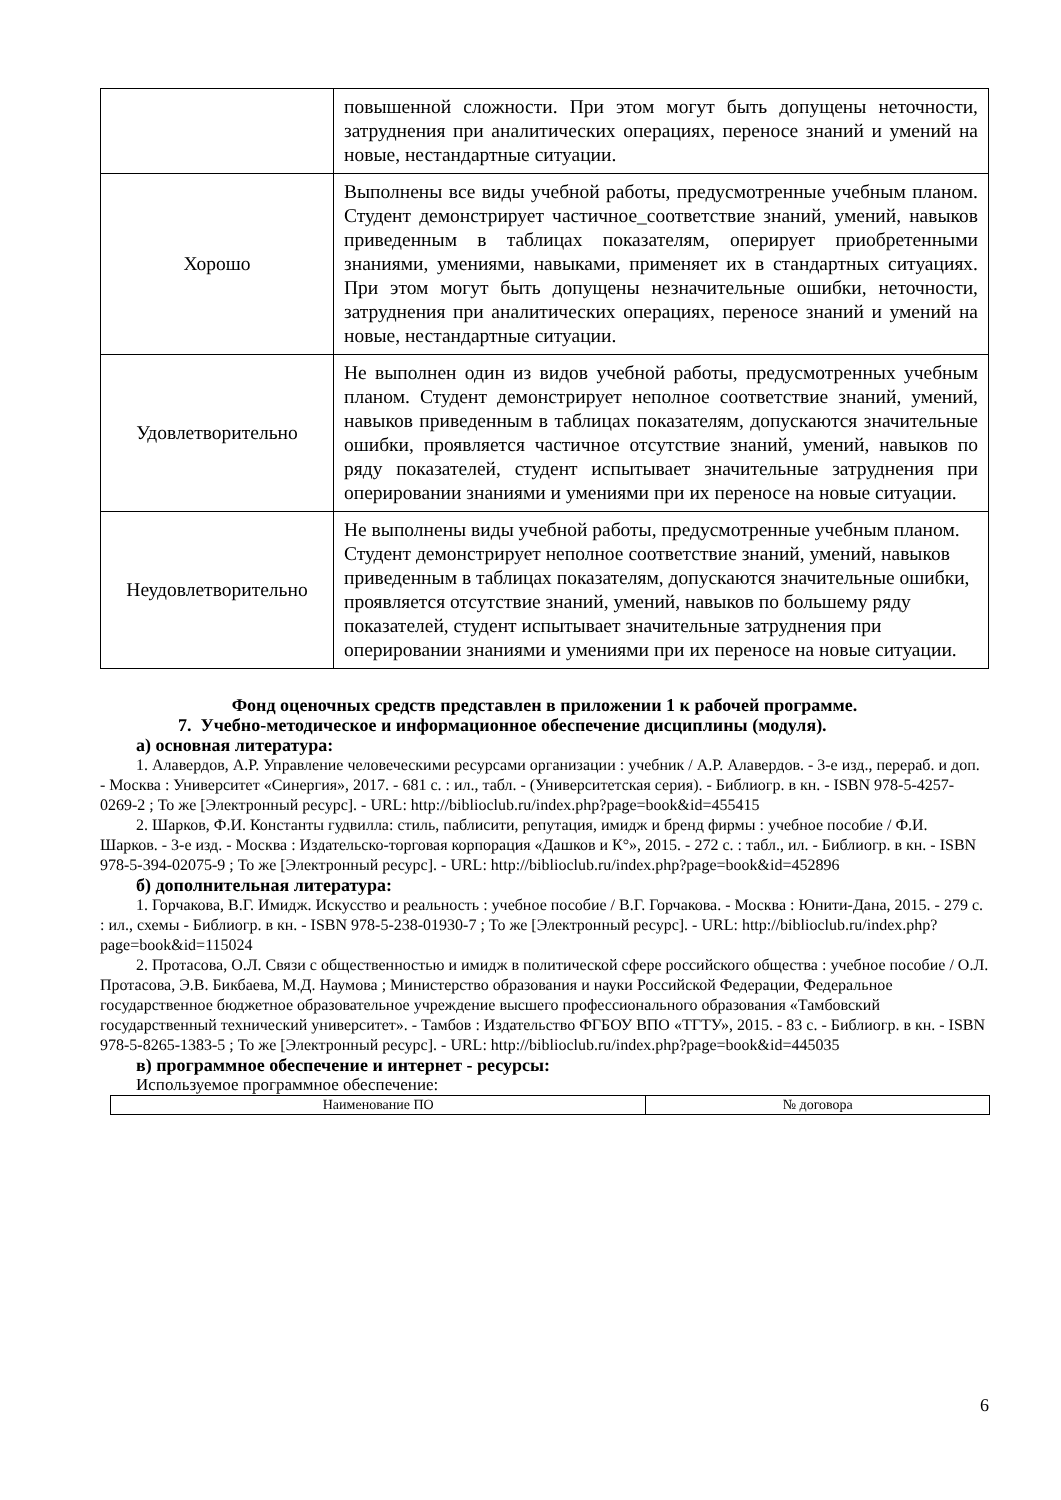| | повышенной сложности. При этом могут быть допущены неточности, затруднения при аналитических операциях, переносе знаний и умений на новые, нестандартные ситуации. |
| Хорошо | Выполнены все виды учебной работы, предусмотренные учебным планом. Студент демонстрирует частичное_соответствие знаний, умений, навыков приведенным в таблицах показателям, оперирует приобретенными знаниями, умениями, навыками, применяет их в стандартных ситуациях. При этом могут быть допущены незначительные ошибки, неточности, затруднения при аналитических операциях, переносе знаний и умений на новые, нестандартные ситуации. |
| Удовлетворительно | Не выполнен один из видов учебной работы, предусмотренных учебным планом. Студент демонстрирует неполное соответствие знаний, умений, навыков приведенным в таблицах показателям, допускаются значительные ошибки, проявляется частичное отсутствие знаний, умений, навыков по ряду показателей, студент испытывает значительные затруднения при оперировании знаниями и умениями при их переносе на новые ситуации. |
| Неудовлетворительно | Не выполнены виды учебной работы, предусмотренные учебным планом. Студент демонстрирует неполное соответствие знаний, умений, навыков приведенным в таблицах показателям, допускаются значительные ошибки, проявляется отсутствие знаний, умений, навыков по большему ряду показателей, студент испытывает значительные затруднения при оперировании знаниями и умениями при их переносе на новые ситуации. |
Фонд оценочных средств представлен в приложении 1 к рабочей программе.
7. Учебно-методическое и информационное обеспечение дисциплины (модуля).
а) основная литература:
1. Алавердов, А.Р. Управление человеческими ресурсами организации : учебник / А.Р. Алавердов. - 3-е изд., перераб. и доп. - Москва : Университет «Синергия», 2017. - 681 с. : ил., табл. - (Университетская серия). - Библиогр. в кн. - ISBN 978-5-4257-0269-2 ; То же [Электронный ресурс]. - URL: http://biblioclub.ru/index.php?page=book&id=455415
2. Шарков, Ф.И. Константы гудвилла: стиль, паблисити, репутация, имидж и бренд фирмы : учебное пособие / Ф.И. Шарков. - 3-е изд. - Москва : Издательско-торговая корпорация «Дашков и К°», 2015. - 272 с. : табл., ил. - Библиогр. в кн. - ISBN 978-5-394-02075-9 ; То же [Электронный ресурс]. - URL: http://biblioclub.ru/index.php?page=book&id=452896
б) дополнительная литература:
1. Горчакова, В.Г. Имидж. Искусство и реальность : учебное пособие / В.Г. Горчакова. - Москва : Юнити-Дана, 2015. - 279 с. : ил., схемы - Библиогр. в кн. - ISBN 978-5-238-01930-7 ; То же [Электронный ресурс]. - URL: http://biblioclub.ru/index.php?page=book&id=115024
2. Протасова, О.Л. Связи с общественностью и имидж в политической сфере российского общества : учебное пособие / О.Л. Протасова, Э.В. Бикбаева, М.Д. Наумова ; Министерство образования и науки Российской Федерации, Федеральное государственное бюджетное образовательное учреждение высшего профессионального образования «Тамбовский государственный технический университет». - Тамбов : Издательство ФГБОУ ВПО «ТГТУ», 2015. - 83 с. - Библиогр. в кн. - ISBN 978-5-8265-1383-5 ; То же [Электронный ресурс]. - URL: http://biblioclub.ru/index.php?page=book&id=445035
в) программное обеспечение и интернет - ресурсы:
Используемое программное обеспечение:
| Наименование ПО | № договора |
| --- | --- |
6